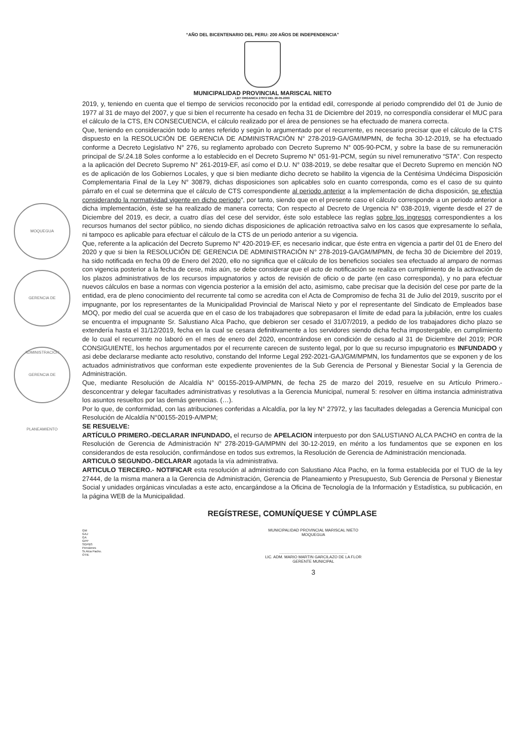“AÑO DEL BICENTENARIO DEL PERU: 200 AÑOS DE INDEPENDENCIA”
MUNICIPALIDAD PROVINCIAL MARISCAL NIETO
LEY ORGANICA 27972 DEL 26-05-2003
2019, y, teniendo en cuenta que el tiempo de servicios reconocido por la entidad edil, corresponde al periodo comprendido del 01 de Junio de 1977 al 31 de mayo del 2007, y que si bien el recurrente ha cesado en fecha 31 de Diciembre del 2019, no correspondía considerar el MUC para el cálculo de la CTS, EN CONSECUENCIA, el cálculo realizado por el área de pensiones se ha efectuado de manera correcta.
Que, teniendo en consideración todo lo antes referido y según lo argumentado por el recurrente, es necesario precisar que el cálculo de la CTS dispuesto en la RESOLUCIÓN DE GERENCIA DE ADMINISTRACIÓN N° 278-2019-GA/GM/MPMN, de fecha 30-12-2019, se ha efectuado conforme a Decreto Legislativo N° 276, su reglamento aprobado con Decreto Supremo N° 005-90-PCM, y sobre la base de su remuneración principal de S/.24.18 Soles conforme a lo establecido en el Decreto Supremo N° 051-91-PCM, según su nivel remunerativo “STA”. Con respecto a la aplicación del Decreto Supremo N° 261-2019-EF, así como el D.U. N° 038-2019, se debe resaltar que el Decreto Supremo en mención NO es de aplicación de los Gobiernos Locales, y que si bien mediante dicho decreto se habilito la vigencia de la Centésima Undécima Disposición Complementaria Final de la Ley N° 30879, dichas disposiciones son aplicables solo en cuanto corresponda, como es el caso de su quinto párrafo en el cual se determina que el cálculo de CTS correspondiente al periodo anterior a la implementación de dicha disposición, se efectúa considerando la normatividad vigente en dicho periodo”, por tanto, siendo que en el presente caso el cálculo corresponde a un periodo anterior a dicha implementación, éste se ha realizado de manera correcta; Con respecto al Decreto de Urgencia N° 038-2019, vigente desde el 27 de Diciembre del 2019, es decir, a cuatro días del cese del servidor, éste solo establece las reglas sobre los ingresos correspondientes a los recursos humanos del sector público, no siendo dichas disposiciones de aplicación retroactiva salvo en los casos que expresamente lo señala, ni tampoco es aplicable para efectuar el cálculo de la CTS de un periodo anterior a su vigencia.
Que, referente a la aplicación del Decreto Supremo N° 420-2019-EF, es necesario indicar, que éste entra en vigencia a partir del 01 de Enero del 2020 y que si bien la RESOLUCIÓN DE GERENCIA DE ADMINISTRACIÓN N° 278-2019-GA/GM/MPMN, de fecha 30 de Diciembre del 2019, ha sido notificada en fecha 09 de Enero del 2020, ello no significa que el cálculo de los beneficios sociales sea efectuado al amparo de normas con vigencia posterior a la fecha de cese, más aún, se debe considerar que el acto de notificación se realiza en cumplimiento de la activación de los plazos administrativos de los recursos impugnatorios y actos de revisión de oficio o de parte (en caso corresponda), y no para efectuar nuevos cálculos en base a normas con vigencia posterior a la emisión del acto, asimismo, cabe precisar que la decisión del cese por parte de la entidad, era de pleno conocimiento del recurrente tal como se acredita con el Acta de Compromiso de fecha 31 de Julio del 2019, suscrito por el impugnante, por los representantes de la Municipalidad Provincial de Mariscal Nieto y por el representante del Sindicato de Empleados base MOQ, por medio del cual se acuerda que en el caso de los trabajadores que sobrepasaron el límite de edad para la jubilación, entre los cuales se encuentra el impugnante Sr. Salustiano Alca Pacho, que debieron ser cesado el 31/07/2019, a pedido de los trabajadores dicho plazo se extendería hasta el 31/12/2019, fecha en la cual se cesara definitivamente a los servidores siendo dicha fecha impostergable, en cumplimiento de lo cual el recurrente no laboró en el mes de enero del 2020, encontrándose en condición de cesado al 31 de Diciembre del 2019; POR CONSIGUIENTE, los hechos argumentados por el recurrente carecen de sustento legal, por lo que su recurso impugnatorio es INFUNDADO y asi debe declararse mediante acto resolutivo, constando del Informe Legal 292-2021-GAJ/GM/MPMN, los fundamentos que se exponen y de los actuados administrativos que conforman este expediente provenientes de la Sub Gerencia de Personal y Bienestar Social y la Gerencia de Administración.
Que, mediante Resolución de Alcaldía N° 00155-2019-A/MPMN, de fecha 25 de marzo del 2019, resuelve en su Artículo Primero.- desconcentrar y delegar facultades administrativas y resolutivas a la Gerencia Municipal, numeral 5: resolver en última instancia administrativa los asuntos resueltos por las demás gerencias. (…).
Por lo que, de conformidad, con las atribuciones conferidas a Alcaldía, por la ley N° 27972, y las facultades delegadas a Gerencia Municipal con Resolución de Alcaldía N°00155-2019-A/MPM;
SE RESUELVE:
ARTÍCULO PRIMERO.-DECLARAR INFUNDADO, el recurso de APELACION interpuesto por don SALUSTIANO ALCA PACHO en contra de la Resolución de Gerencia de Administración N° 278-2019-GA/MPMN del 30-12-2019, en mérito a los fundamentos que se exponen en los considerandos de esta resolución, confirmándose en todos sus extremos, la Resolución de Gerencia de Administración mencionada.
ARTICULO SEGUNDO.-DECLARAR agotada la vía administrativa.
ARTICULO TERCERO.- NOTIFICAR esta resolución al administrado con Salustiano Alca Pacho, en la forma establecida por el TUO de la ley 27444, de la misma manera a la Gerencia de Administración, Gerencia de Planeamiento y Presupuesto, Sub Gerencia de Personal y Bienestar Social y unidades orgánicas vinculadas a este acto, encargándose a la Oficina de Tecnología de la Información y Estadística, su publicación, en la página WEB de la Municipalidad.
REGÍSTRESE, COMUNÍQUESE Y CÚMPLASE
GM
GAJ
GA
GPP
SGPBS
Pensiones
Sr.Alca Pacho.
OTIE
MUNICIPALIDAD PROVINCIAL MARISCAL NIETO
MOQUEGUA
..............................................................
LIC. ADM. MARIO MARTIN GARCILAZO DE LA FLOR
GERENTE MUNICIPAL
3
MOQUEGUA
GERENCIA DE ADMINISTRACIÓN
GERENCIA DE PLANEAMIENTO